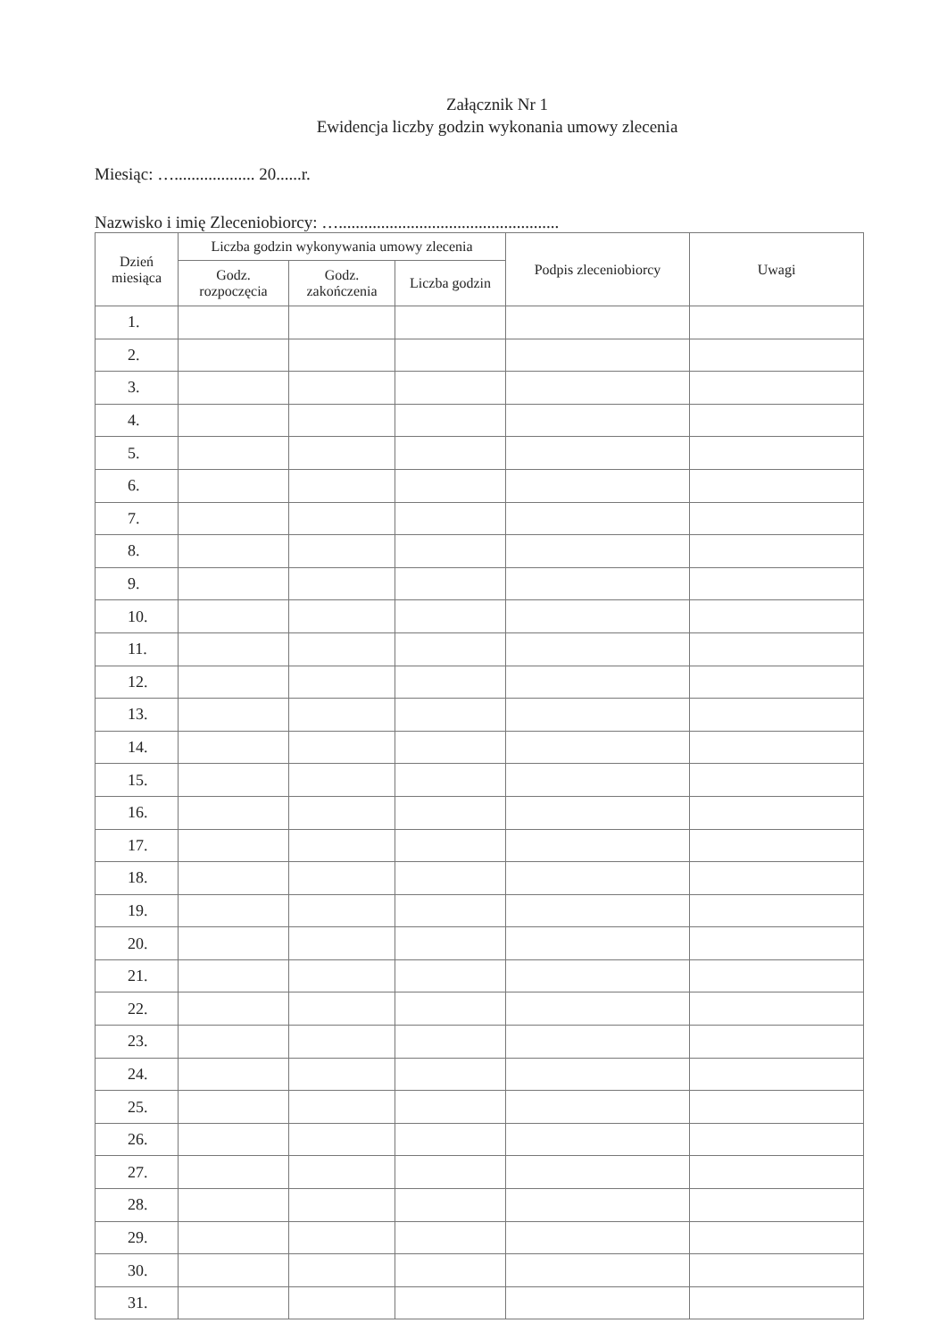Załącznik Nr 1
Ewidencja liczby godzin wykonania umowy zlecenia
Miesiąc: …................... 20......r.
Nazwisko i imię Zleceniobiorcy: …....................................................
| Dzień miesiąca | Liczba godzin wykonywania umowy zlecenia | | | Podpis zleceniobiorcy | Uwagi |
| --- | --- | --- | --- | --- | --- |
| | Godz. rozpoczęcia | Godz. zakończenia | Liczba godzin | | |
| 1. | | | | | |
| 2. | | | | | |
| 3. | | | | | |
| 4. | | | | | |
| 5. | | | | | |
| 6. | | | | | |
| 7. | | | | | |
| 8. | | | | | |
| 9. | | | | | |
| 10. | | | | | |
| 11. | | | | | |
| 12. | | | | | |
| 13. | | | | | |
| 14. | | | | | |
| 15. | | | | | |
| 16. | | | | | |
| 17. | | | | | |
| 18. | | | | | |
| 19. | | | | | |
| 20. | | | | | |
| 21. | | | | | |
| 22. | | | | | |
| 23. | | | | | |
| 24. | | | | | |
| 25. | | | | | |
| 26. | | | | | |
| 27. | | | | | |
| 28. | | | | | |
| 29. | | | | | |
| 30. | | | | | |
| 31. | | | | | |